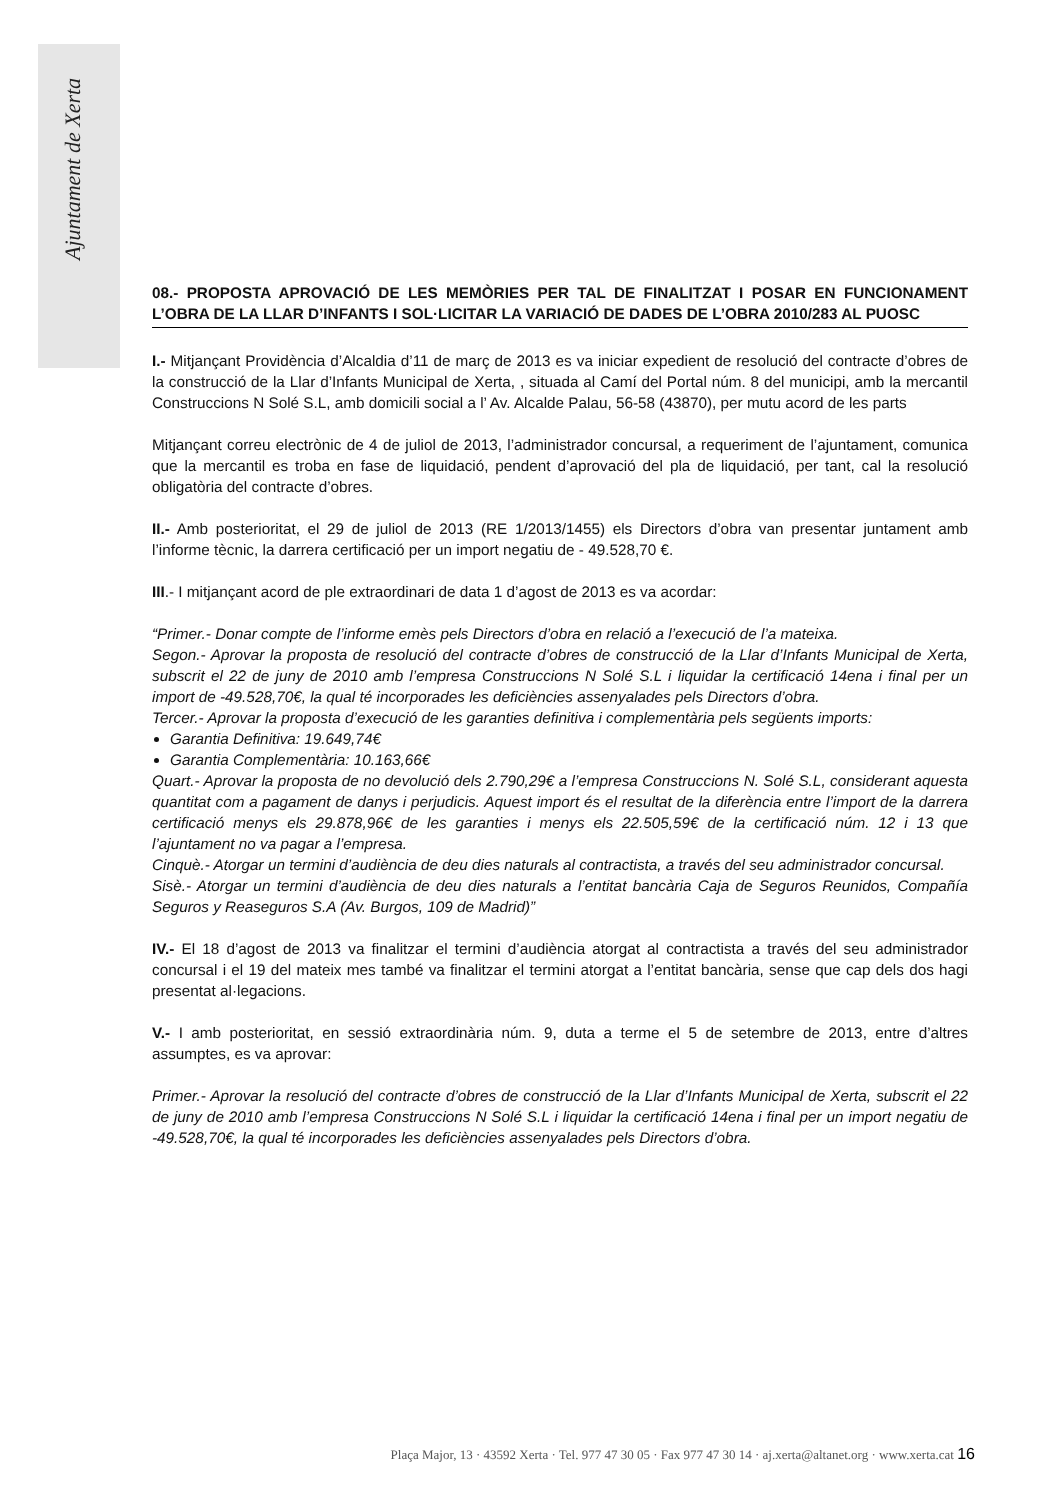Ajuntament de Xerta
08.- PROPOSTA APROVACIÓ DE LES MEMÒRIES PER TAL DE FINALITZAT I POSAR EN FUNCIONAMENT L’OBRA DE LA LLAR D’INFANTS I SOL·LICITAR LA VARIACIÓ DE DADES DE L’OBRA 2010/283 AL PUOSC
I.- Mitjançant Providència d’Alcaldia d’11 de març de 2013 es va iniciar expedient de resolució del contracte d’obres de la construcció de la Llar d’Infants Municipal de Xerta, , situada al Camí del Portal núm. 8 del municipi, amb la mercantil Construccions N Solé S.L, amb domicili social a l’ Av. Alcalde Palau, 56-58 (43870), per mutu acord de les parts
Mitjançant correu electrònic de 4 de juliol de 2013, l’administrador concursal, a requeriment de l’ajuntament, comunica que la mercantil es troba en fase de liquidació, pendent d’aprovació del pla de liquidació, per tant, cal la resolució obligatòria del contracte d’obres.
II.- Amb posterioritat, el 29 de juliol de 2013 (RE 1/2013/1455) els Directors d’obra van presentar juntament amb l’informe tècnic, la darrera certificació per un import negatiu de - 49.528,70 €.
III.- I mitjançant acord de ple extraordinari de data 1 d’agost de 2013 es va acordar:
“Primer.- Donar compte de l’informe emès pels Directors d’obra en relació a l’execució de l’a mateixa.
Segon.- Aprovar la proposta de resolució del contracte d’obres de construcció de la Llar d’Infants Municipal de Xerta, subscrit el 22 de juny de 2010 amb l’empresa Construccions N Solé S.L i liquidar la certificació 14ena i final per un import de -49.528,70€, la qual té incorporades les deficiències assenyalades pels Directors d’obra.
Tercer.- Aprovar la proposta d’execució de les garanties definitiva i complementària pels següents imports:
Garantia Definitiva: 19.649,74€
Garantia Complementària: 10.163,66€
Quart.- Aprovar la proposta de no devolució dels 2.790,29€ a l’empresa Construccions N. Solé S.L, considerant aquesta quantitat com a pagament de danys i perjudicis. Aquest import és el resultat de la diferència entre l’import de la darrera certificació menys els 29.878,96€ de les garanties i menys els 22.505,59€ de la certificació núm. 12 i 13 que l’ajuntament no va pagar a l’empresa.
Cinquè.- Atorgar un termini d’audiència de deu dies naturals al contractista, a través del seu administrador concursal.
Sisè.- Atorgar un termini d’audiència de deu dies naturals a l’entitat bancària Caja de Seguros Reunidos, Compañía Seguros y Reaseguros S.A (Av. Burgos, 109 de Madrid)”
IV.- El 18 d’agost de 2013 va finalitzar el termini d’audiència atorgat al contractista a través del seu administrador concursal i el 19 del mateix mes també va finalitzar el termini atorgat a l’entitat bancària, sense que cap dels dos hagi presentat al·legacions.
V.- I amb posterioritat, en sessió extraordinària núm. 9, duta a terme el 5 de setembre de 2013, entre d’altres assumptes, es va aprovar:
Primer.- Aprovar la resolució del contracte d’obres de construcció de la Llar d’Infants Municipal de Xerta, subscrit el 22 de juny de 2010 amb l’empresa Construccions N Solé S.L i liquidar la certificació 14ena i final per un import negatiu de -49.528,70€, la qual té incorporades les deficiències assenyalades pels Directors d’obra.
Plaça Major, 13 · 43592 Xerta · Tel. 977 47 30 05 · Fax 977 47 30 14 · aj.xerta@altanet.org · www.xerta.cat 16